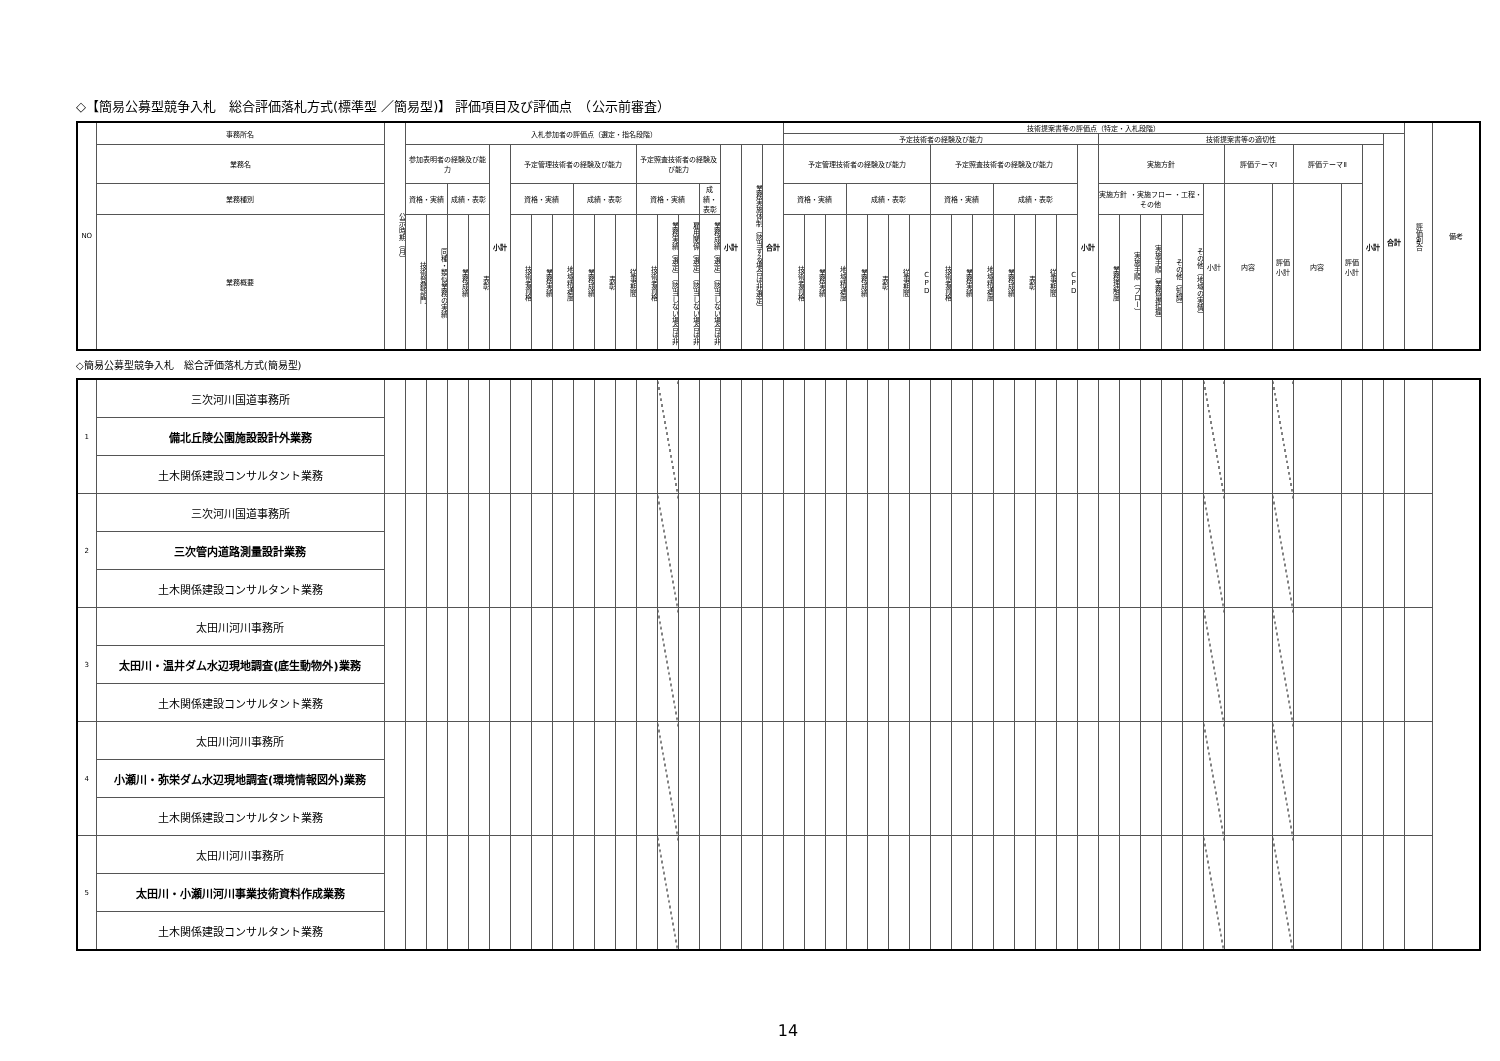◇【簡易公募型競争入札　総合評価落札方式(標準型 ／簡易型)】 評価項目及び評価点　（公示前審査）
| NO | 事務所名 | 公示時期（月） | 入札参加者の評価点（選定・指名段階） | | | | | | | | | | | | | | | | | | 技術提案書等の評価点（特定・入札段階） | | | | | | | | | | | | | | | | | | | | | | | | | | | 評価割合 | 備考 |
| --- | --- | --- | --- | --- | --- | --- | --- | --- | --- | --- | --- | --- | --- | --- | --- | --- | --- | --- | --- | --- | --- | --- | --- | --- | --- | --- | --- | --- | --- | --- | --- | --- | --- | --- | --- | --- | --- | --- | --- | --- | --- | --- | --- | --- | --- | --- | --- | --- | --- |
| | | | | | | | | | | | | | | | | | | | | | 予定技術者の経験及び能力 | | | | | | | | | | | | | | | 技術提案書等の適切性 | | | | | | | | | | | 合計 | | |
| | 業務名 | | 参加表明者の経験及び能力 | | | | 小計 | 予定管理技術者の経験及び能力 | | | | | | 予定照査技術者の経験及び能力 | | | | 小計 | 業務実施体制（該当する場合は非選定） | 合計 | 予定管理技術者の経験及び能力 | | | | | | | 予定照査技術者の経験及び能力 | | | | | | | 小計 | 実施方針 | | | | | | 評価テーマⅠ | | 評価テーマⅡ | | 小計 | | | |
| | 業務種別 | | 資格・実績 | | 成績・表彰 | | | 資格・実績 | | | 成績・表彰 | | | 資格・実績 | | | 成績・表彰 | | | | 資格・実績 | | | 成績・表彰 | | | | 資格・実績 | | | 成績・表彰 | | | | | 実施方針 ・実施フロー ・工程・その他 | | | | | 小計 | 内容 | 評価小計 | 内容 | 評価小計 | | | | |
| | 業務概要 | | 技術登録部門 | 同種・類似業務の実績 | 業務成績 | 表彰 | | 技術者資格 | 業務実績 | 地域精通度 | 業務成績 | 表彰 | 従事期間 | 技術者資格 | 業務実績（選定）（該当しない場合は非 | 雇用関係（選定）（該当しない場合は非 | 業務成績（選定）（該当しない場合は非 | | | | 技術者資格 | 業務実績 | 地域精通度 | 業務成績 | 表彰 | 従事期間 | CPD | 技術者資格 | 業務実績 | 地域精通度 | 業務成績 | 表彰 | 従事期間 | CPD | | 業務理解度 | 実施手順（フロー） | 実施手順（業務量把握） | その他（知識） | その他（地域の実情） | | | | | | | | | |
◇簡易公募型競争入札　総合評価落札方式(簡易型)
| 1 | 三次河川国道事務所 | | | | | | | | | | | | | | | | | | | | | | | | | | | | | | | | | | | | | | | | | | | | | | | |
| | 備北丘陵公園施設設計外業務 | | | | | | | | | | | | | | | | | | | | | | | | | | | | | | | | | | | | | | | | | | | | | | | |
| | 土木関係建設コンサルタント業務 | | | | | | | | | | | | | | | | | | | | | | | | | | | | | | | | | | | | | | | | | | | | | | | |
| 2 | 三次河川国道事務所 | | | | | | | | | | | | | | | | | | | | | | | | | | | | | | | | | | | | | | | | | | | | | | | |
| | 三次管内道路測量設計業務 | | | | | | | | | | | | | | | | | | | | | | | | | | | | | | | | | | | | | | | | | | | | | | | |
| | 土木関係建設コンサルタント業務 | | | | | | | | | | | | | | | | | | | | | | | | | | | | | | | | | | | | | | | | | | | | | | | |
| 3 | 太田川河川事務所 | | | | | | | | | | | | | | | | | | | | | | | | | | | | | | | | | | | | | | | | | | | | | | | |
| | 太田川・温井ダム水辺現地調査(底生動物外)業務 | | | | | | | | | | | | | | | | | | | | | | | | | | | | | | | | | | | | | | | | | | | | | | | |
| | 土木関係建設コンサルタント業務 | | | | | | | | | | | | | | | | | | | | | | | | | | | | | | | | | | | | | | | | | | | | | | | |
| 4 | 太田川河川事務所 | | | | | | | | | | | | | | | | | | | | | | | | | | | | | | | | | | | | | | | | | | | | | | | |
| | 小瀬川・弥栄ダム水辺現地調査(環境情報図外)業務 | | | | | | | | | | | | | | | | | | | | | | | | | | | | | | | | | | | | | | | | | | | | | | | |
| | 土木関係建設コンサルタント業務 | | | | | | | | | | | | | | | | | | | | | | | | | | | | | | | | | | | | | | | | | | | | | | | |
| 5 | 太田川河川事務所 | | | | | | | | | | | | | | | | | | | | | | | | | | | | | | | | | | | | | | | | | | | | | | | |
| | 太田川・小瀬川河川事業技術資料作成業務 | | | | | | | | | | | | | | | | | | | | | | | | | | | | | | | | | | | | | | | | | | | | | | | |
| | 土木関係建設コンサルタント業務 | | | | | | | | | | | | | | | | | | | | | | | | | | | | | | | | | | | | | | | | | | | | | | | |
14